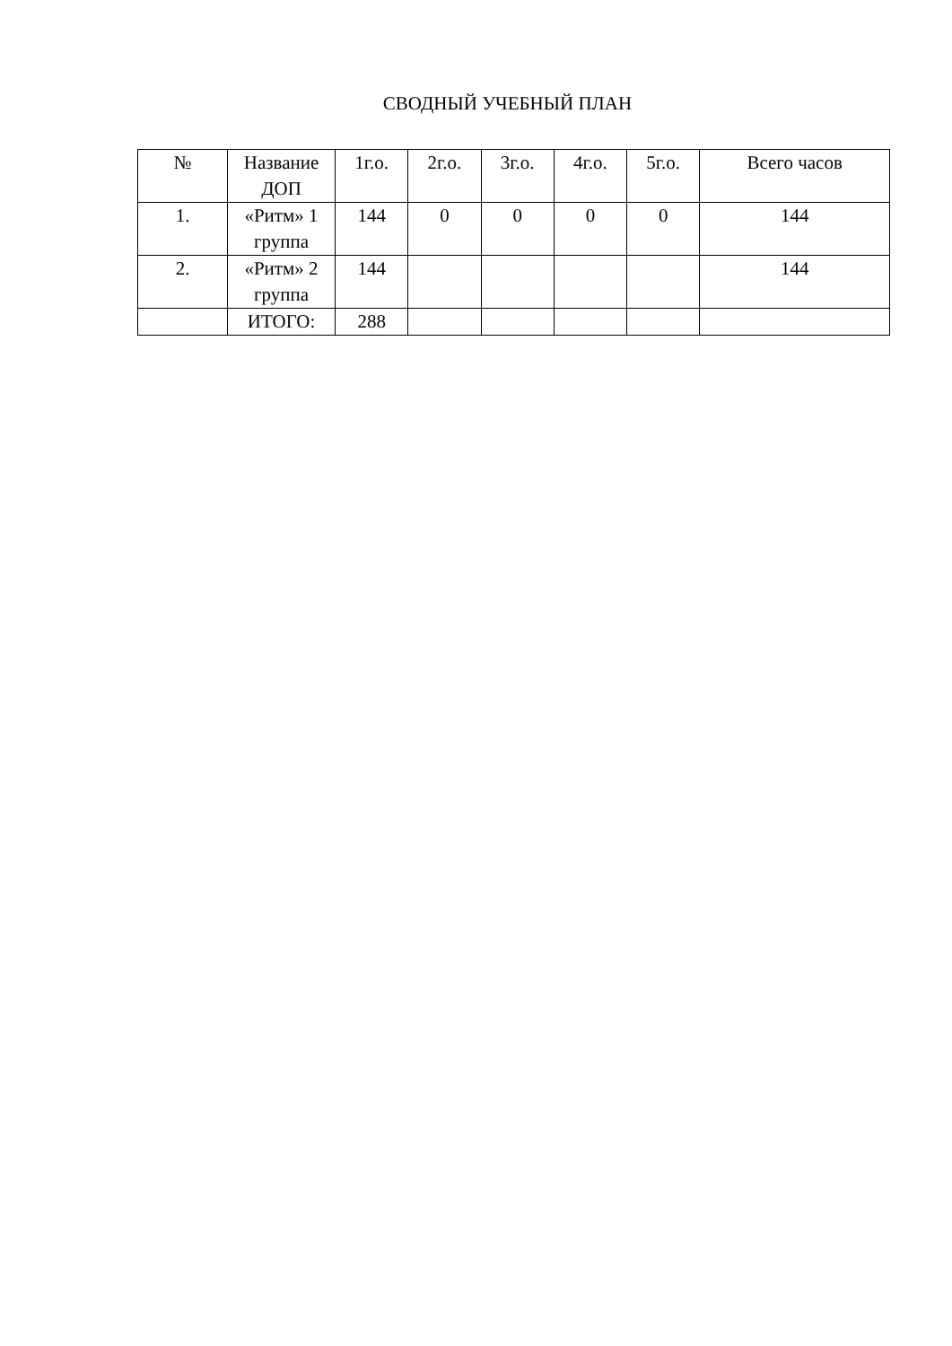СВОДНЫЙ УЧЕБНЫЙ ПЛАН
| № | Название ДОП | 1г.о. | 2г.о. | 3г.о. | 4г.о. | 5г.о. | Всего часов |
| --- | --- | --- | --- | --- | --- | --- | --- |
| 1. | «Ритм» 1 группа | 144 | 0 | 0 | 0 | 0 | 144 |
| 2. | «Ритм» 2 группа | 144 | | | | | 144 |
| | ИТОГО: | 288 | | | | | |